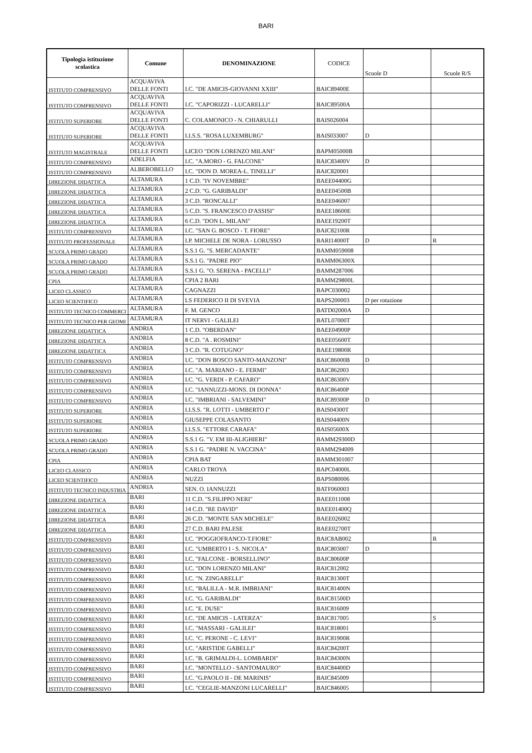BARI
| Tipologia istituzione scolastica | Comune | DENOMINAZIONE | CODICE | Scuole D | Scuole R/S |
| --- | --- | --- | --- | --- | --- |
| ISTITUTO COMPRENSIVO | ACQUAVIVA DELLE FONTI | I.C. "DE AMICIS-GIOVANNI XXIII" | BAIC89400E | | |
| ISTITUTO COMPRENSIVO | ACQUAVIVA DELLE FONTI | I.C. "CAPORIZZI - LUCARELLI" | BAIC89500A | | |
| ISTITUTO SUPERIORE | ACQUAVIVA DELLE FONTI | C. COLAMONICO - N. CHIARULLI | BAIS026004 | | |
| ISTITUTO SUPERIORE | ACQUAVIVA DELLE FONTI | I.I.S.S. "ROSA LUXEMBURG" | BAIS033007 | D | |
| ISTITUTO MAGISTRALE | ACQUAVIVA DELLE FONTI | LICEO "DON LORENZO MILANI" | BAPM05000B | | |
| ISTITUTO COMPRENSIVO | ADELFIA | I.C. "A.MORO - G. FALCONE" | BAIC83400V | D | |
| ISTITUTO COMPRENSIVO | ALBEROBELLO | I.C. "DON D. MOREA-L. TINELLI" | BAIC820001 | | |
| DIREZIONE DIDATTICA | ALTAMURA | 1 C.D. "IV NOVEMBRE" | BAEE04400G | | |
| DIREZIONE DIDATTICA | ALTAMURA | 2 C.D. "G. GARIBALDI" | BAEE04500B | | |
| DIREZIONE DIDATTICA | ALTAMURA | 3 C.D. "RONCALLI" | BAEE046007 | | |
| DIREZIONE DIDATTICA | ALTAMURA | 5 C.D. "S. FRANCESCO D'ASSISI" | BAEE18600E | | |
| DIREZIONE DIDATTICA | ALTAMURA | 6 C.D. "DON L. MILANI" | BAEE19200T | | |
| ISTITUTO COMPRENSIVO | ALTAMURA | I.C. "SAN G. BOSCO - T. FIORE" | BAIC82100R | | |
| ISTITUTO PROFESSIONALE | ALTAMURA | I.P. MICHELE DE NORA - LORUSSO | BARI14000T | D | R |
| SCUOLA PRIMO GRADO | ALTAMURA | S.S.1 G. "S. MERCADANTE" | BAMM059008 | | |
| SCUOLA PRIMO GRADO | ALTAMURA | S.S.1 G. "PADRE PIO" | BAMM06300X | | |
| SCUOLA PRIMO GRADO | ALTAMURA | S.S.1 G. "O. SERENA - PACELLI" | BAMM287006 | | |
| CPIA | ALTAMURA | CPIA 2 BARI | BAMM29800L | | |
| LICEO CLASSICO | ALTAMURA | CAGNAZZI | BAPC030002 | | |
| LICEO SCIENTIFICO | ALTAMURA | LS FEDERICO II DI SVEVIA | BAPS200003 | D per rotazione | |
| ISTITUTO TECNICO COMMERCI | ALTAMURA | F. M. GENCO | BATD02000A | D | |
| ISTITUTO TECNICO PER GEOMI | ALTAMURA | IT NERVI - GALILEI | BATL07000T | | |
| DIREZIONE DIDATTICA | ANDRIA | 1 C.D. "OBERDAN" | BAEE04900P | | |
| DIREZIONE DIDATTICA | ANDRIA | 8 C.D. "A . ROSMINI" | BAEE05600T | | |
| DIREZIONE DIDATTICA | ANDRIA | 3 C.D. "R. COTUGNO" | BAEE19800R | | |
| ISTITUTO COMPRENSIVO | ANDRIA | I.C. "DON BOSCO SANTO-MANZONI" | BAIC86000B | D | |
| ISTITUTO COMPRENSIVO | ANDRIA | I.C. "A. MARIANO - E. FERMI" | BAIC862003 | | |
| ISTITUTO COMPRENSIVO | ANDRIA | I.C. "G. VERDI - P. CAFARO" | BAIC86300V | | |
| ISTITUTO COMPRENSIVO | ANDRIA | I.C. "IANNUZZI-MONS. DI DONNA" | BAIC86400P | | |
| ISTITUTO COMPRENSIVO | ANDRIA | I.C. "IMBRIANI - SALVEMINI" | BAIC89300P | D | |
| ISTITUTO SUPERIORE | ANDRIA | I.I.S.S. "R. LOTTI - UMBERTO I" | BAIS04300T | | |
| ISTITUTO SUPERIORE | ANDRIA | GIUSEPPE COLASANTO | BAIS04400N | | |
| ISTITUTO SUPERIORE | ANDRIA | I.I.S.S. "ETTORE CARAFA" | BAIS05600X | | |
| SCUOLA PRIMO GRADO | ANDRIA | S.S.1 G. "V. EM III-ALIGHIERI" | BAMM29300D | | |
| SCUOLA PRIMO GRADO | ANDRIA | S.S.1 G. "PADRE N. VACCINA" | BAMM294009 | | |
| CPIA | ANDRIA | CPIA BAT | BAMM301007 | | |
| LICEO CLASSICO | ANDRIA | CARLO TROYA | BAPC04000L | | |
| LICEO SCIENTIFICO | ANDRIA | NUZZI | BAPS080006 | | |
| ISTITUTO TECNICO INDUSTRIA | ANDRIA | SEN. O. IANNUZZI | BATF060003 | | |
| DIREZIONE DIDATTICA | BARI | 11 C.D. "S.FILIPPO NERI" | BAEE011008 | | |
| DIREZIONE DIDATTICA | BARI | 14 C.D. "RE DAVID" | BAEE01400Q | | |
| DIREZIONE DIDATTICA | BARI | 26 C.D. "MONTE SAN MICHELE" | BAEE026002 | | |
| DIREZIONE DIDATTICA | BARI | 27 C.D. BARI PALESE | BAEE02700T | | |
| ISTITUTO COMPRENSIVO | BARI | I.C. "POGGIOFRANCO-T.FIORE" | BAIC8AB002 | | R |
| ISTITUTO COMPRENSIVO | BARI | I.C. "UMBERTO I - S. NICOLA" | BAIC803007 | D | |
| ISTITUTO COMPRENSIVO | BARI | I.C. "FALCONE - BORSELLINO" | BAIC80600P | | |
| ISTITUTO COMPRENSIVO | BARI | I.C. "DON LORENZO MILANI" | BAIC812002 | | |
| ISTITUTO COMPRENSIVO | BARI | I.C. "N. ZINGARELLI" | BAIC81300T | | |
| ISTITUTO COMPRENSIVO | BARI | I.C. "BALILLA - M.R. IMBRIANI" | BAIC81400N | | |
| ISTITUTO COMPRENSIVO | BARI | I.C. "G. GARIBALDI" | BAIC81500D | | |
| ISTITUTO COMPRENSIVO | BARI | I.C. "E. DUSE" | BAIC816009 | | |
| ISTITUTO COMPRENSIVO | BARI | I.C. "DE AMICIS - LATERZA" | BAIC817005 | | S |
| ISTITUTO COMPRENSIVO | BARI | I.C. "MASSARI - GALILEI" | BAIC818001 | | |
| ISTITUTO COMPRENSIVO | BARI | I.C. "C. PERONE - C. LEVI" | BAIC81900R | | |
| ISTITUTO COMPRENSIVO | BARI | I.C. "ARISTIDE GABELLI" | BAIC84200T | | |
| ISTITUTO COMPRENSIVO | BARI | I.C. "B. GRIMALDI-L. LOMBARDI" | BAIC84300N | | |
| ISTITUTO COMPRENSIVO | BARI | I.C. "MONTELLO - SANTOMAURO" | BAIC84400D | | |
| ISTITUTO COMPRENSIVO | BARI | I.C. "G.PAOLO II - DE MARINIS" | BAIC845009 | | |
| ISTITUTO COMPRENSIVO | BARI | I.C. "CEGLIE-MANZONI LUCARELLI" | BAIC846005 | | |